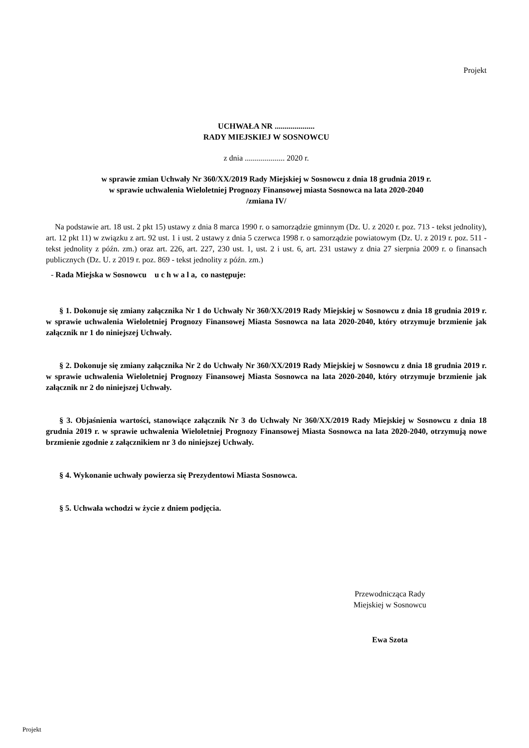Projekt
UCHWAŁA NR ....................
RADY MIEJSKIEJ W SOSNOWCU
z dnia .................... 2020 r.
w sprawie zmian Uchwały Nr 360/XX/2019 Rady Miejskiej w Sosnowcu z dnia 18 grudnia 2019 r.
w sprawie uchwalenia Wieloletniej Prognozy Finansowej miasta Sosnowca na lata 2020-2040
/zmiana IV/
Na podstawie art. 18 ust. 2 pkt 15) ustawy z dnia 8 marca 1990 r. o samorządzie gminnym (Dz. U. z 2020 r. poz. 713 - tekst jednolity), art. 12 pkt 11) w związku z art. 92 ust. 1 i ust. 2 ustawy z dnia 5 czerwca 1998 r. o samorządzie powiatowym (Dz. U. z 2019 r. poz. 511 - tekst jednolity z późn. zm.) oraz art. 226, art. 227, 230 ust. 1, ust. 2 i ust. 6, art. 231 ustawy z dnia 27 sierpnia 2009 r. o finansach publicznych (Dz. U. z 2019 r. poz. 869 - tekst jednolity z późn. zm.)
- Rada Miejska w Sosnowcu u c h w a l a, co następuje:
§ 1. Dokonuje się zmiany załącznika Nr 1 do Uchwały Nr 360/XX/2019 Rady Miejskiej w Sosnowcu z dnia 18 grudnia 2019 r. w sprawie uchwalenia Wieloletniej Prognozy Finansowej Miasta Sosnowca na lata 2020-2040, który otrzymuje brzmienie jak załącznik nr 1 do niniejszej Uchwały.
§ 2. Dokonuje się zmiany załącznika Nr 2 do Uchwały Nr 360/XX/2019 Rady Miejskiej w Sosnowcu z dnia 18 grudnia 2019 r. w sprawie uchwalenia Wieloletniej Prognozy Finansowej Miasta Sosnowca na lata 2020-2040, który otrzymuje brzmienie jak załącznik nr 2 do niniejszej Uchwały.
§ 3. Objaśnienia wartości, stanowiące załącznik Nr 3 do Uchwały Nr 360/XX/2019 Rady Miejskiej w Sosnowcu z dnia 18 grudnia 2019 r. w sprawie uchwalenia Wieloletniej Prognozy Finansowej Miasta Sosnowca na lata 2020-2040, otrzymują nowe brzmienie zgodnie z załącznikiem nr 3 do niniejszej Uchwały.
§ 4. Wykonanie uchwały powierza się Prezydentowi Miasta Sosnowca.
§ 5. Uchwała wchodzi w życie z dniem podjęcia.
Przewodnicząca Rady
Miejskiej w Sosnowcu
Ewa Szota
Projekt